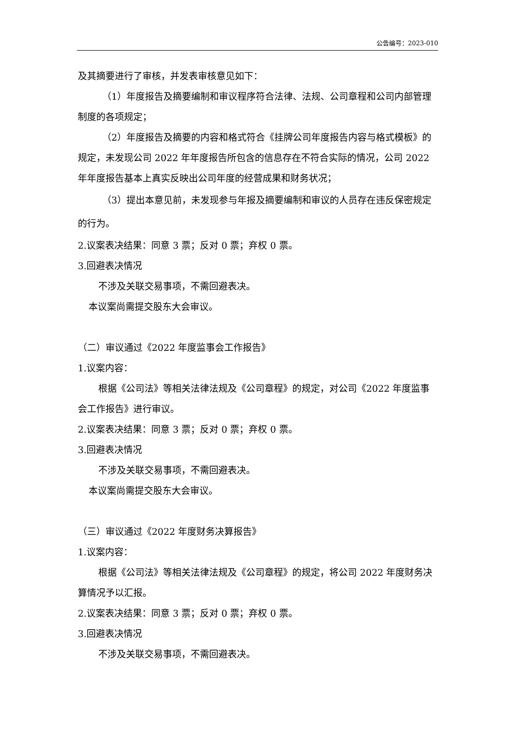公告编号：2023-010
及其摘要进行了审核，并发表审核意见如下：
（1）年度报告及摘要编制和审议程序符合法律、法规、公司章程和公司内部管理制度的各项规定；
（2）年度报告及摘要的内容和格式符合《挂牌公司年度报告内容与格式模板》的规定，未发现公司 2022 年年度报告所包含的信息存在不符合实际的情况，公司 2022 年年度报告基本上真实反映出公司年度的经营成果和财务状况；
（3）提出本意见前，未发现参与年报及摘要编制和审议的人员存在违反保密规定的行为。
2.议案表决结果：同意 3 票；反对 0 票；弃权 0 票。
3.回避表决情况
不涉及关联交易事项，不需回避表决。
本议案尚需提交股东大会审议。
（二）审议通过《2022 年度监事会工作报告》
1.议案内容：
根据《公司法》等相关法律法规及《公司章程》的规定，对公司《2022 年度监事会工作报告》进行审议。
2.议案表决结果：同意 3 票；反对 0 票；弃权 0 票。
3.回避表决情况
不涉及关联交易事项，不需回避表决。
本议案尚需提交股东大会审议。
（三）审议通过《2022 年度财务决算报告》
1.议案内容：
根据《公司法》等相关法律法规及《公司章程》的规定，将公司 2022 年度财务决算情况予以汇报。
2.议案表决结果：同意 3 票；反对 0 票；弃权 0 票。
3.回避表决情况
不涉及关联交易事项，不需回避表决。